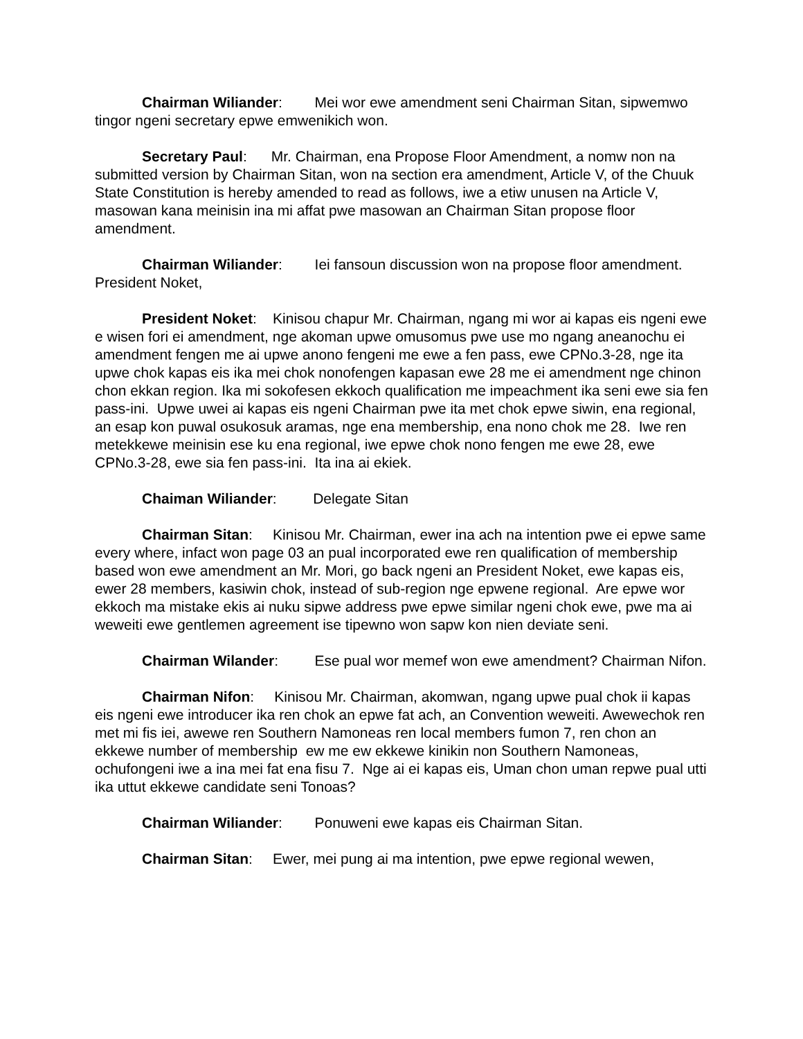Chairman Wiliander: Mei wor ewe amendment seni Chairman Sitan, sipwemwo tingor ngeni secretary epwe emwenikich won.
Secretary Paul: Mr. Chairman, ena Propose Floor Amendment, a nomw non na submitted version by Chairman Sitan, won na section era amendment, Article V, of the Chuuk State Constitution is hereby amended to read as follows, iwe a etiw unusen na Article V, masowan kana meinisin ina mi affat pwe masowan an Chairman Sitan propose floor amendment.
Chairman Wiliander: Iei fansoun discussion won na propose floor amendment. President Noket,
President Noket: Kinisou chapur Mr. Chairman, ngang mi wor ai kapas eis ngeni ewe e wisen fori ei amendment, nge akoman upwe omusomus pwe use mo ngang aneanochu ei amendment fengen me ai upwe anono fengeni me ewe a fen pass, ewe CPNo.3-28, nge ita upwe chok kapas eis ika mei chok nonofengen kapasan ewe 28 me ei amendment nge chinon chon ekkan region. Ika mi sokofesen ekkoch qualification me impeachment ika seni ewe sia fen pass-ini. Upwe uwei ai kapas eis ngeni Chairman pwe ita met chok epwe siwin, ena regional, an esap kon puwal osukosuk aramas, nge ena membership, ena nono chok me 28. Iwe ren metekkewe meinisin ese ku ena regional, iwe epwe chok nono fengen me ewe 28, ewe CPNo.3-28, ewe sia fen pass-ini. Ita ina ai ekiek.
Chaiman Wiliander: Delegate Sitan
Chairman Sitan: Kinisou Mr. Chairman, ewer ina ach na intention pwe ei epwe same every where, infact won page 03 an pual incorporated ewe ren qualification of membership based won ewe amendment an Mr. Mori, go back ngeni an President Noket, ewe kapas eis, ewer 28 members, kasiwin chok, instead of sub-region nge epwene regional. Are epwe wor ekkoch ma mistake ekis ai nuku sipwe address pwe epwe similar ngeni chok ewe, pwe ma ai weweiti ewe gentlemen agreement ise tipewno won sapw kon nien deviate seni.
Chairman Wilander: Ese pual wor memef won ewe amendment? Chairman Nifon.
Chairman Nifon: Kinisou Mr. Chairman, akomwan, ngang upwe pual chok ii kapas eis ngeni ewe introducer ika ren chok an epwe fat ach, an Convention weweiti. Awewechok ren met mi fis iei, awewe ren Southern Namoneas ren local members fumon 7, ren chon an ekkewe number of membership ew me ew ekkewe kinikin non Southern Namoneas, ochufongeni iwe a ina mei fat ena fisu 7. Nge ai ei kapas eis, Uman chon uman repwe pual utti ika uttut ekkewe candidate seni Tonoas?
Chairman Wiliander: Ponuweni ewe kapas eis Chairman Sitan.
Chairman Sitan: Ewer, mei pung ai ma intention, pwe epwe regional wewen,